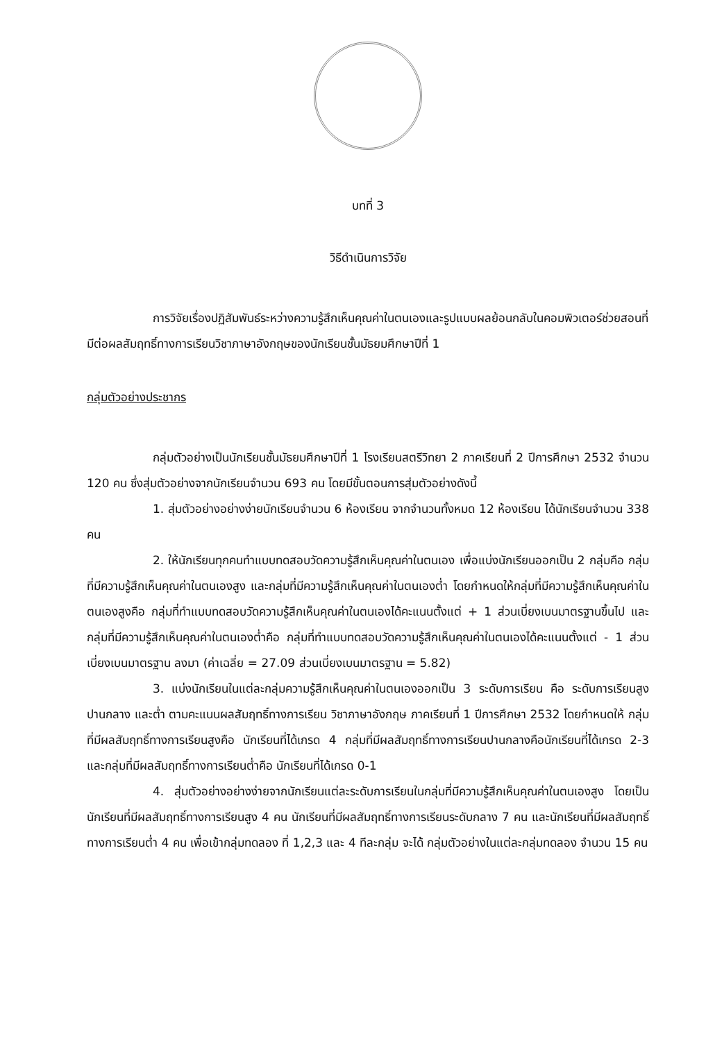บทที่ 3
วิธีดำเนินการวิจัย
การวิจัยเรื่องปฏิสัมพันธ์ระหว่างความรู้สึกเห็นคุณค่าในตนเองและรูปแบบผลย้อนกลับในคอมพิวเตอร์ช่วยสอนที่มีต่อผลสัมฤทธิ์ทางการเรียนวิชาภาษาอังกฤษของนักเรียนชั้นมัธยมศึกษาปีที่ 1
กลุ่มตัวอย่างประชากร
กลุ่มตัวอย่างเป็นนักเรียนชั้นมัธยมศึกษาปีที่ 1 โรงเรียนสตรีวิทยา 2 ภาคเรียนที่ 2 ปีการศึกษา 2532 จำนวน 120 คน ซึ่งสุ่มตัวอย่างจากนักเรียนจำนวน 693 คน โดยมีขั้นตอนการสุ่มตัวอย่างดังนี้
1. สุ่มตัวอย่างอย่างง่ายนักเรียนจำนวน 6 ห้องเรียน จากจำนวนทั้งหมด 12 ห้องเรียน ได้นักเรียนจำนวน 338 คน
2. ให้นักเรียนทุกคนทำแบบทดสอบวัดความรู้สึกเห็นคุณค่าในตนเอง เพื่อแบ่งนักเรียนออกเป็น 2 กลุ่มคือ กลุ่มที่มีความรู้สึกเห็นคุณค่าในตนเองสูง และกลุ่มที่มีความรู้สึกเห็นคุณค่าในตนเองต่ำ โดยกำหนดให้กลุ่มที่มีความรู้สึกเห็นคุณค่าในตนเองสูงคือ กลุ่มที่ทำแบบทดสอบวัดความรู้สึกเห็นคุณค่าในตนเองได้คะแนนตั้งแต่ + 1 ส่วนเบี่ยงเบนมาตรฐานขึ้นไป และกลุ่มที่มีความรู้สึกเห็นคุณค่าในตนเองต่ำคือ กลุ่มที่ทำแบบทดสอบวัดความรู้สึกเห็นคุณค่าในตนเองได้คะแนนตั้งแต่ - 1 ส่วนเบี่ยงเบนมาตรฐาน ลงมา (ค่าเฉลี่ย = 27.09 ส่วนเบี่ยงเบนมาตรฐาน = 5.82)
3. แบ่งนักเรียนในแต่ละกลุ่มความรู้สึกเห็นคุณค่าในตนเองออกเป็น 3 ระดับการเรียน คือ ระดับการเรียนสูง ปานกลาง และต่ำ ตามคะแนนผลสัมฤทธิ์ทางการเรียน วิชาภาษาอังกฤษ ภาคเรียนที่ 1 ปีการศึกษา 2532 โดยกำหนดให้ กลุ่มที่มีผลสัมฤทธิ์ทางการเรียนสูงคือ นักเรียนที่ได้เกรด 4 กลุ่มที่มีผลสัมฤทธิ์ทางการเรียนปานกลางคือนักเรียนที่ได้เกรด 2-3 และกลุ่มที่มีผลสัมฤทธิ์ทางการเรียนต่ำคือ นักเรียนที่ได้เกรด 0-1
4. สุ่มตัวอย่างอย่างง่ายจากนักเรียนแต่ละระดับการเรียนในกลุ่มที่มีความรู้สึกเห็นคุณค่าในตนเองสูง โดยเป็นนักเรียนที่มีผลสัมฤทธิ์ทางการเรียนสูง 4 คน นักเรียนที่มีผลสัมฤทธิ์ทางการเรียนระดับกลาง 7 คน และนักเรียนที่มีผลสัมฤทธิ์ทางการเรียนต่ำ 4 คน เพื่อเข้ากลุ่มทดลอง ที่ 1,2,3 และ 4 ทีละกลุ่ม จะได้ กลุ่มตัวอย่างในแต่ละกลุ่มทดลอง จำนวน 15 คน